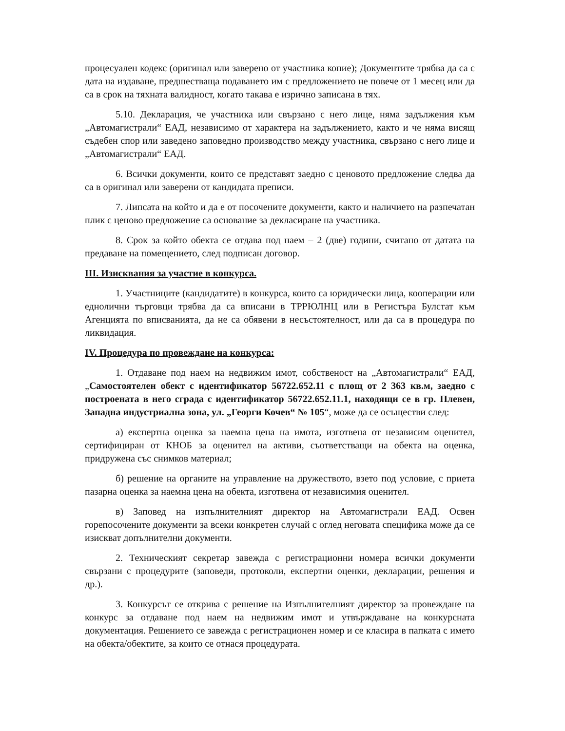процесуален кодекс (оригинал или заверено от участника копие); Документите трябва да са с дата на издаване, предшестваща подаването им с предложението не повече от 1 месец или да са в срок на тяхната валидност, когато такава е изрично записана в тях.
5.10. Декларация, че участника или свързано с него лице, няма задължения към „Автомагистрали“ ЕАД, независимо от характера на задължението, както и че няма висящ съдебен спор или заведено заповедно производство между участника, свързано с него лице и „Автомагистрали“ ЕАД.
6. Всички документи, които се представят заедно с ценовото предложение следва да са в оригинал или заверени от кандидата преписи.
7. Липсата на който и да е от посочените документи, както и наличието на разпечатан плик с ценово предложение са основание за декласиране на участника.
8. Срок за който обекта се отдава под наем – 2 (две) години, считано от датата на предаване на помещението, след подписан договор.
III. Изисквания за участие в конкурса.
1. Участниците (кандидатите) в конкурса, които са юридически лица, кооперации или еднолични търговци трябва да са вписани в ТРРЮЛНЦ или в Регистъра Булстат към Агенцията по вписванията, да не са обявени в несъстоятелност, или да са в процедура по ликвидация.
IV. Процедура по провеждане на конкурса:
1. Отдаване под наем на недвижим имот, собственост на „Автомагистрали“ ЕАД, „Самостоятелен обект с идентификатор 56722.652.11 с площ от 2 363 кв.м, заедно с построената в него сграда с идентификатор 56722.652.11.1, находящи се в гр. Плевен, Западна индустриална зона, ул. „Георги Кочев“ № 105“, може да се осъществи след:
а) експертна оценка за наемна цена на имота, изготвена от независим оценител, сертифициран от КНОБ за оценител на активи, съответстващи на обекта на оценка, придружена със снимков материал;
б) решение на органите на управление на дружеството, взето под условие, с приета пазарна оценка за наемна цена на обекта, изготвена от независимия оценител.
в) Заповед на изпълнителният директор на Автомагистрали ЕАД. Освен горепосочените документи за всеки конкретен случай с оглед неговата специфика може да се изискват допълнителни документи.
2. Техническият секретар завежда с регистрационни номера всички документи свързани с процедурите (заповеди, протоколи, експертни оценки, декларации, решения и др.).
3. Конкурсът се открива с решение на Изпълнителният директор за провеждане на конкурс за отдаване под наем на недвижим имот и утвърждаване на конкурсната документация. Решението се завежда с регистрационен номер и се класира в папката с името на обекта/обектите, за които се отнася процедурата.